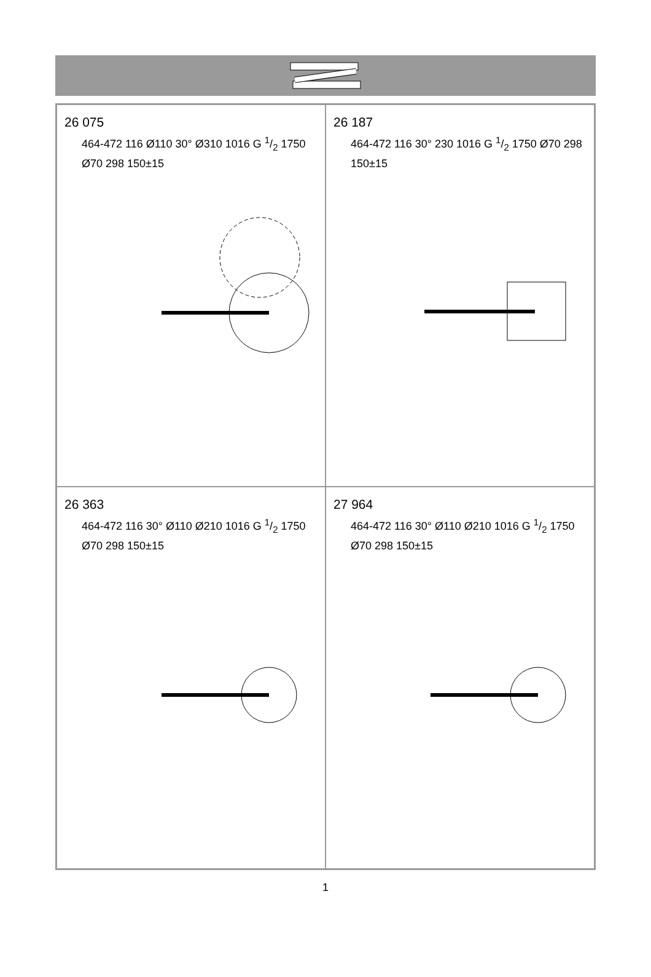26 075
464-472 116 Ø110 30° Ø310 1016 G 1/2 1750 Ø70 298 150±15
26 187
464-472 116 30° 230 1016 G 1/2 1750 Ø70 298 150±15
26 363
464-472 116 30° Ø110 Ø210 1016 G 1/2 1750 Ø70 298 150±15
27 964
464-472 116 30° Ø110 Ø210 1016 G 1/2 1750 Ø70 298 150±15
1